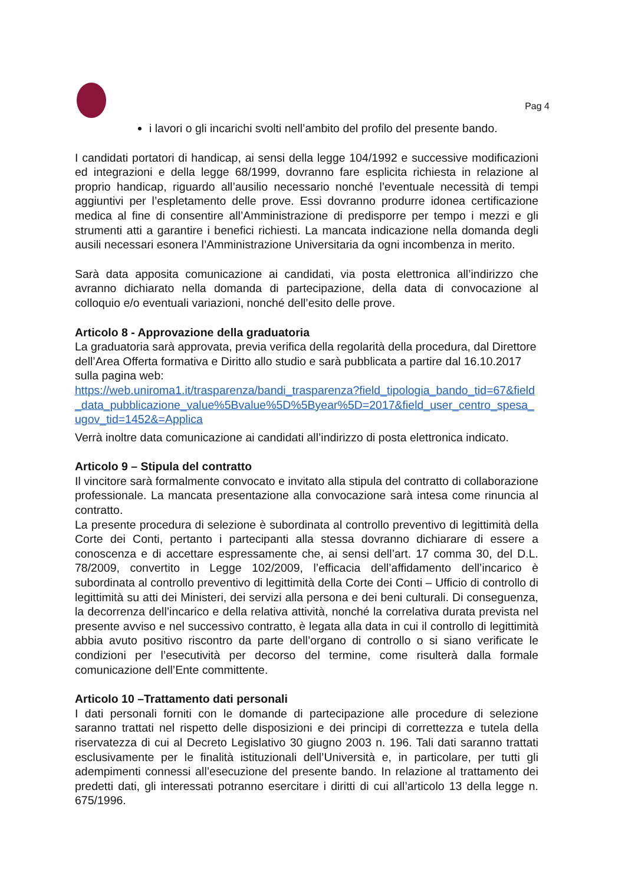Pag 4
i lavori o gli incarichi svolti nell’ambito del profilo del presente bando.
I candidati portatori di handicap, ai sensi della legge 104/1992 e successive modificazioni ed integrazioni e della legge 68/1999, dovranno fare esplicita richiesta in relazione al proprio handicap, riguardo all’ausilio necessario nonché l’eventuale necessità di tempi aggiuntivi per l’espletamento delle prove. Essi dovranno produrre idonea certificazione medica al fine di consentire all’Amministrazione di predisporre per tempo i mezzi e gli strumenti atti a garantire i benefici richiesti. La mancata indicazione nella domanda degli ausili necessari esonera l’Amministrazione Universitaria da ogni incombenza in merito.
Sarà data apposita comunicazione ai candidati, via posta elettronica all’indirizzo che avranno dichiarato nella domanda di partecipazione, della data di convocazione al colloquio e/o eventuali variazioni, nonché dell’esito delle prove.
Articolo 8 - Approvazione della graduatoria
La graduatoria sarà approvata, previa verifica della regolarità della procedura, dal Direttore dell’Area Offerta formativa e Diritto allo studio e sarà pubblicata a partire dal 16.10.2017 sulla pagina web:
https://web.uniroma1.it/trasparenza/bandi_trasparenza?field_tipologia_bando_tid=67&field_data_pubblicazione_value%5Bvalue%5D%5Byear%5D=2017&field_user_centro_spesa_ugov_tid=1452&=Applica
Verrà inoltre data comunicazione ai candidati all’indirizzo di posta elettronica indicato.
Articolo 9 – Stipula del contratto
Il vincitore sarà formalmente convocato e invitato alla stipula del contratto di collaborazione professionale. La mancata presentazione alla convocazione sarà intesa come rinuncia al contratto.
La presente procedura di selezione è subordinata al controllo preventivo di legittimità della Corte dei Conti, pertanto i partecipanti alla stessa dovranno dichiarare di essere a conoscenza e di accettare espressamente che, ai sensi dell’art. 17 comma 30, del D.L. 78/2009, convertito in Legge 102/2009, l’efficacia dell’affidamento dell’incarico è subordinata al controllo preventivo di legittimità della Corte dei Conti – Ufficio di controllo di legittimità su atti dei Ministeri, dei servizi alla persona e dei beni culturali. Di conseguenza, la decorrenza dell’incarico e della relativa attività, nonché la correlativa durata prevista nel presente avviso e nel successivo contratto, è legata alla data in cui il controllo di legittimità abbia avuto positivo riscontro da parte dell’organo di controllo o si siano verificate le condizioni per l’esecutività per decorso del termine, come risulterà dalla formale comunicazione dell’Ente committente.
Articolo 10 –Trattamento dati personali
I dati personali forniti con le domande di partecipazione alle procedure di selezione saranno trattati nel rispetto delle disposizioni e dei principi di correttezza e tutela della riservatezza di cui al Decreto Legislativo 30 giugno 2003 n. 196. Tali dati saranno trattati esclusivamente per le finalità istituzionali dell’Università e, in particolare, per tutti gli adempimenti connessi all’esecuzione del presente bando. In relazione al trattamento dei predetti dati, gli interessati potranno esercitare i diritti di cui all’articolo 13 della legge n. 675/1996.